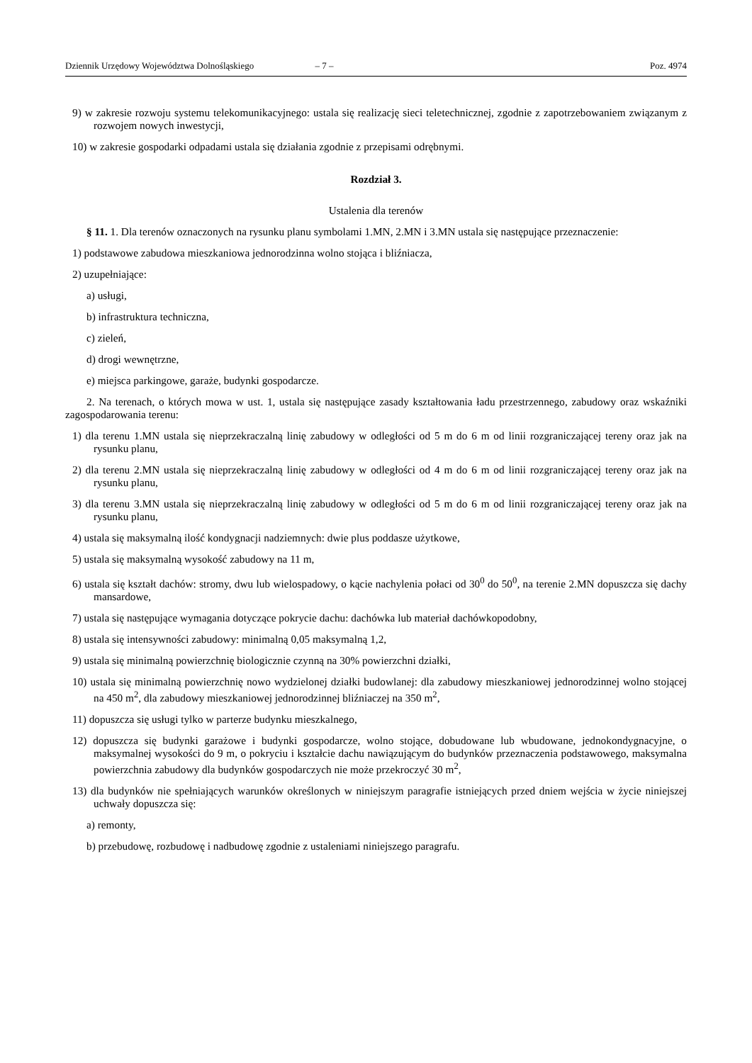Dziennik Urzędowy Województwa Dolnośląskiego – 7 – Poz. 4974
9) w zakresie rozwoju systemu telekomunikacyjnego: ustala się realizację sieci teletechnicznej, zgodnie z zapotrzebowaniem związanym z rozwojem nowych inwestycji,
10) w zakresie gospodarki odpadami ustala się działania zgodnie z przepisami odrębnymi.
Rozdział 3.
Ustalenia dla terenów
§ 11. 1. Dla terenów oznaczonych na rysunku planu symbolami 1.MN, 2.MN i 3.MN ustala się następujące przeznaczenie:
1) podstawowe zabudowa mieszkaniowa jednorodzinna wolno stojąca i bliźniacza,
2) uzupełniające:
a) usługi,
b) infrastruktura techniczna,
c) zieleń,
d) drogi wewnętrzne,
e) miejsca parkingowe, garaże, budynki gospodarcze.
2. Na terenach, o których mowa w ust. 1, ustala się następujące zasady kształtowania ładu przestrzennego, zabudowy oraz wskaźniki zagospodarowania terenu:
1) dla terenu 1.MN ustala się nieprzekraczalną linię zabudowy w odległości od 5 m do 6 m od linii rozgraniczającej tereny oraz jak na rysunku planu,
2) dla terenu 2.MN ustala się nieprzekraczalną linię zabudowy w odległości od 4 m do 6 m od linii rozgraniczającej tereny oraz jak na rysunku planu,
3) dla terenu 3.MN ustala się nieprzekraczalną linię zabudowy w odległości od 5 m do 6 m od linii rozgraniczającej tereny oraz jak na rysunku planu,
4) ustala się maksymalną ilość kondygnacji nadziemnych: dwie plus poddasze użytkowe,
5) ustala się maksymalną wysokość zabudowy na 11 m,
6) ustala się kształt dachów: stromy, dwu lub wielospadowy, o kącie nachylenia połaci od 30<sup>0</sup> do 50<sup>0</sup>, na terenie 2.MN dopuszcza się dachy mansardowe,
7) ustala się następujące wymagania dotyczące pokrycie dachu: dachówka lub materiał dachówkopodobny,
8) ustala się intensywności zabudowy: minimalną 0,05 maksymalną 1,2,
9) ustala się minimalną powierzchnię biologicznie czynną na 30% powierzchni działki,
10) ustala się minimalną powierzchnię nowo wydzielonej działki budowlanej: dla zabudowy mieszkaniowej jednorodzinnej wolno stojącej na 450 m<sup>2</sup>, dla zabudowy mieszkaniowej jednorodzinnej bliźniaczej na 350 m<sup>2</sup>,
11) dopuszcza się usługi tylko w parterze budynku mieszkalnego,
12) dopuszcza się budynki garażowe i budynki gospodarcze, wolno stojące, dobudowane lub wbudowane, jednokondygnacyjne, o maksymalnej wysokości do 9 m, o pokryciu i kształcie dachu nawiązującym do budynków przeznaczenia podstawowego, maksymalna powierzchnia zabudowy dla budynków gospodarczych nie może przekroczyć 30 m<sup>2</sup>,
13) dla budynków nie spełniających warunków określonych w niniejszym paragrafie istniejących przed dniem wejścia w życie niniejszej uchwały dopuszcza się:
a) remonty,
b) przebudowę, rozbudowę i nadbudowę zgodnie z ustaleniami niniejszego paragrafu.